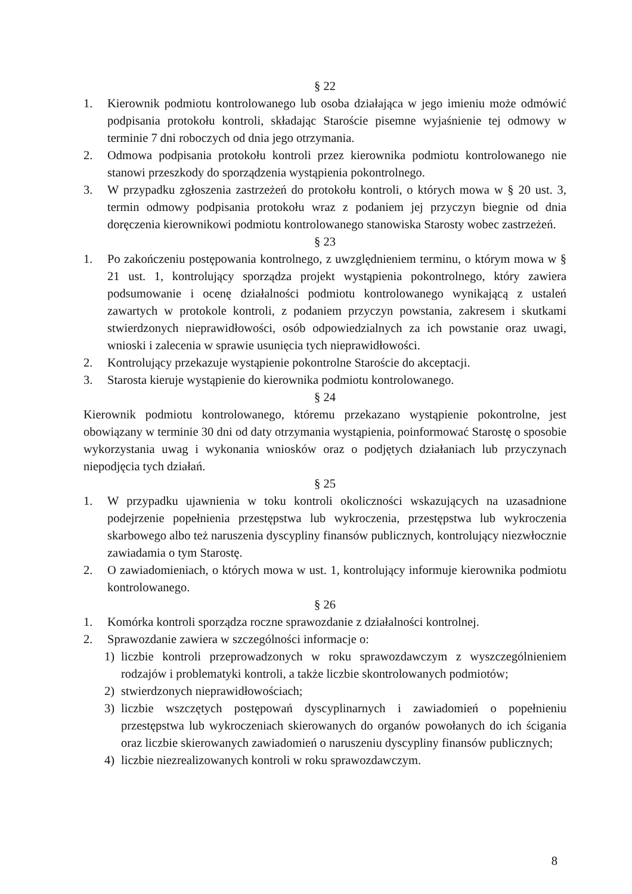§ 22
1. Kierownik podmiotu kontrolowanego lub osoba działająca w jego imieniu może odmówić podpisania protokołu kontroli, składając Staroście pisemne wyjaśnienie tej odmowy w terminie 7 dni roboczych od dnia jego otrzymania.
2. Odmowa podpisania protokołu kontroli przez kierownika podmiotu kontrolowanego nie stanowi przeszkody do sporządzenia wystąpienia pokontrolnego.
3. W przypadku zgłoszenia zastrzeżeń do protokołu kontroli, o których mowa w § 20 ust. 3, termin odmowy podpisania protokołu wraz z podaniem jej przyczyn biegnie od dnia doręczenia kierownikowi podmiotu kontrolowanego stanowiska Starosty wobec zastrzeżeń.
§ 23
1. Po zakończeniu postępowania kontrolnego, z uwzględnieniem terminu, o którym mowa w § 21 ust. 1, kontrolujący sporządza projekt wystąpienia pokontrolnego, który zawiera podsumowanie i ocenę działalności podmiotu kontrolowanego wynikającą z ustaleń zawartych w protokole kontroli, z podaniem przyczyn powstania, zakresem i skutkami stwierdzonych nieprawidłowości, osób odpowiedzialnych za ich powstanie oraz uwagi, wnioski i zalecenia w sprawie usunięcia tych nieprawidłowości.
2. Kontrolujący przekazuje wystąpienie pokontrolne Staroście do akceptacji.
3. Starosta kieruje wystąpienie do kierownika podmiotu kontrolowanego.
§ 24
Kierownik podmiotu kontrolowanego, któremu przekazano wystąpienie pokontrolne, jest obowiązany w terminie 30 dni od daty otrzymania wystąpienia, poinformować Starostę o sposobie wykorzystania uwag i wykonania wniosków oraz o podjętych działaniach lub przyczynach niepodjęcia tych działań.
§ 25
1. W przypadku ujawnienia w toku kontroli okoliczności wskazujących na uzasadnione podejrzenie popełnienia przestępstwa lub wykroczenia, przestępstwa lub wykroczenia skarbowego albo też naruszenia dyscypliny finansów publicznych, kontrolujący niezwłocznie zawiadamia o tym Starostę.
2. O zawiadomieniach, o których mowa w ust. 1, kontrolujący informuje kierownika podmiotu kontrolowanego.
§ 26
1. Komórka kontroli sporządza roczne sprawozdanie z działalności kontrolnej.
2. Sprawozdanie zawiera w szczególności informacje o:
1) liczbie kontroli przeprowadzonych w roku sprawozdawczym z wyszczególnieniem rodzajów i problematyki kontroli, a także liczbie skontrolowanych podmiotów;
2) stwierdzonych nieprawidłowościach;
3) liczbie wszczętych postępowań dyscyplinarnych i zawiadomień o popełnieniu przestępstwa lub wykroczeniach skierowanych do organów powołanych do ich ścigania oraz liczbie skierowanych zawiadomień o naruszeniu dyscypliny finansów publicznych;
4) liczbie niezrealizowanych kontroli w roku sprawozdawczym.
8